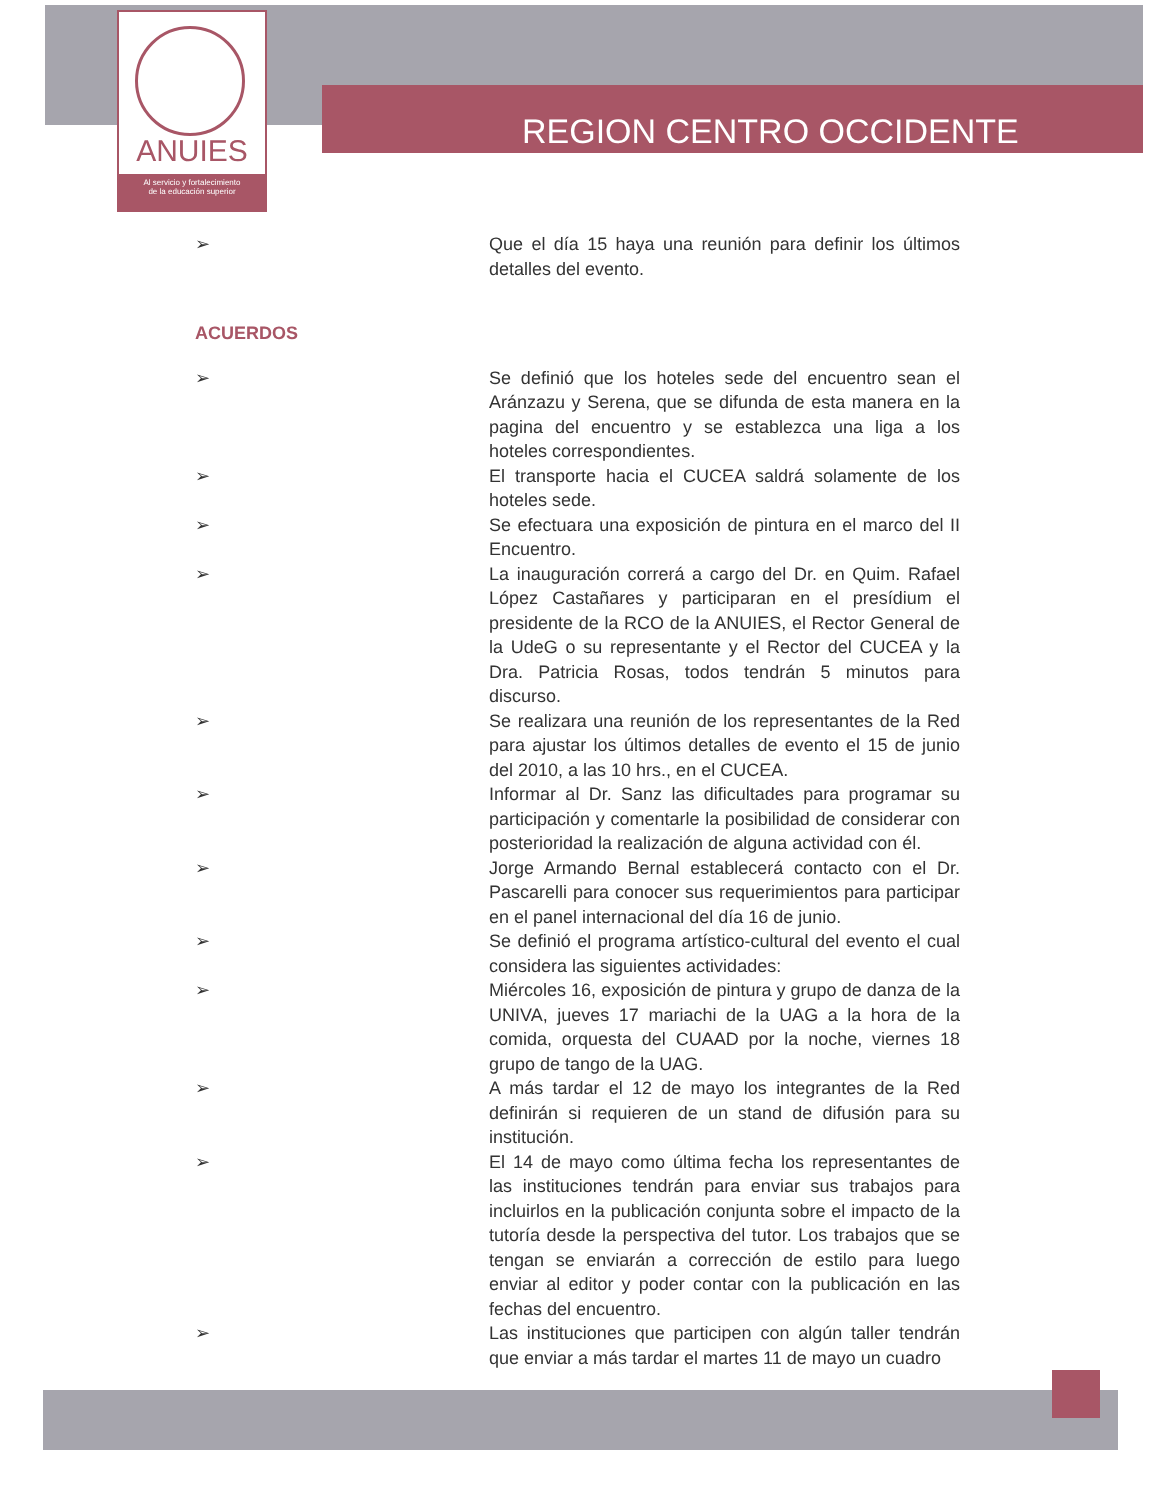ANUIES
Al servicio y fortalecimiento
de la educación superior
REGION CENTRO OCCIDENTE
➢ Que el día 15 haya una reunión para definir los últimos detalles del evento.
ACUERDOS
➢ Se definió que los hoteles sede del encuentro sean el Aránzazu y Serena, que se difunda de esta manera en la pagina del encuentro y se establezca una liga a los hoteles correspondientes.
➢ El transporte hacia el CUCEA saldrá solamente de los hoteles sede.
➢ Se efectuara una exposición de pintura en el marco del II Encuentro.
➢ La inauguración correrá a cargo del Dr. en Quim. Rafael López Castañares y participaran en el presídium el presidente de la RCO de la ANUIES, el Rector General de la UdeG o su representante y el Rector del CUCEA y la Dra. Patricia Rosas, todos tendrán 5 minutos para discurso.
➢ Se realizara una reunión de los representantes de la Red para ajustar los últimos detalles de evento el 15 de junio del 2010, a las 10 hrs., en el CUCEA.
➢ Informar al Dr. Sanz las dificultades para programar su participación y comentarle la posibilidad de considerar con posterioridad la realización de alguna actividad con él.
➢ Jorge Armando Bernal establecerá contacto con el Dr. Pascarelli para conocer sus requerimientos para participar en el panel internacional del día 16 de junio.
➢ Se definió el programa artístico-cultural del evento el cual considera las siguientes actividades:
➢ Miércoles 16, exposición de pintura y grupo de danza de la UNIVA, jueves 17 mariachi de la UAG a la hora de la comida, orquesta del CUAAD por la noche, viernes 18 grupo de tango de la UAG.
➢ A más tardar el 12 de mayo los integrantes de la Red definirán si requieren de un stand de difusión para su institución.
➢ El 14 de mayo como última fecha los representantes de las instituciones tendrán para enviar sus trabajos para incluirlos en la publicación conjunta sobre el impacto de la tutoría desde la perspectiva del tutor. Los trabajos que se tengan se enviarán a corrección de estilo para luego enviar al editor y poder contar con la publicación en las fechas del encuentro.
➢ Las instituciones que participen con algún taller tendrán que enviar a más tardar el martes 11 de mayo un cuadro